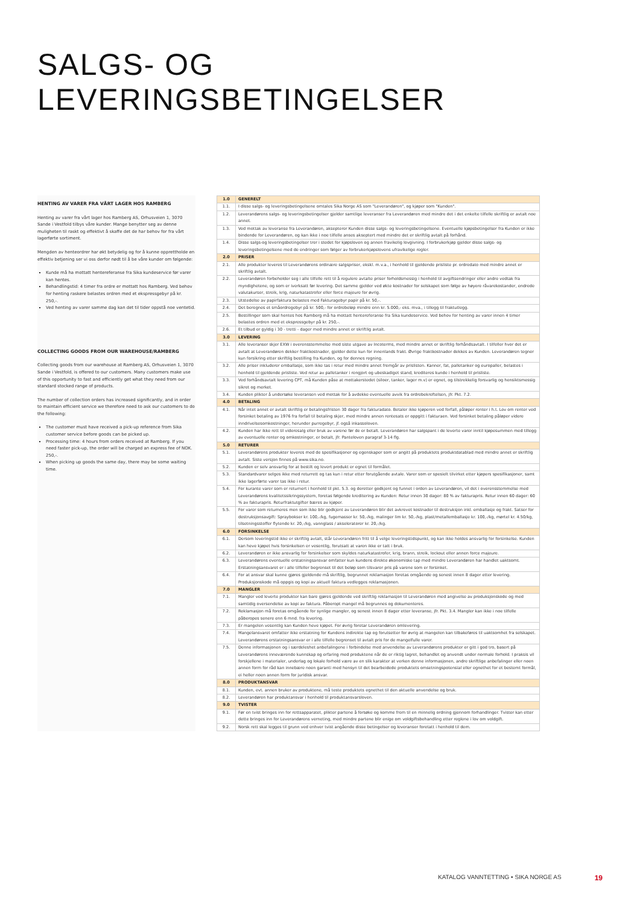SALGS- OG LEVERINGSBETINGELSER
HENTING AV VARER FRA VÅRT LAGER HOS RAMBERG
Henting av varer fra vårt lager hos Ramberg AS, Orhusveien 1, 3070 Sande i Vestfold tilbys våre kunder. Mange benytter seg av denne muligheten til raskt og effektivt å skaffe det de har behov for fra vårt lagerførte sortiment.
Mengden av henteordrer har økt betydelig og for å kunne opprettholde en effektiv betjening ser vi oss derfor nødt til å be våre kunder om følgende:
Kunde må ha mottatt hentereferanse fra Sika kundeservice før varer kan hentes.
Behandlingstid: 4 timer fra ordre er mottatt hos Ramberg. Ved behov for henting raskere belastes ordren med et ekspressgebyr på kr. 250,-.
Ved henting av varer samme dag kan det til tider oppstå noe ventetid.
COLLECTING GOODS FROM OUR WAREHOUSE/RAMBERG
Collecting goods from our warehouse at Ramberg AS, Orhusveien 1, 3070 Sande i Vestfold, is offered to our customers. Many customers make use of this opportunity to fast and efficiently get what they need from our standard stocked range of products.
The number of collection orders has increased significantly, and in order to maintain efficient service we therefore need to ask our customers to do the following:
The customer must have received a pick-up reference from Sika customer service before goods can be picked up.
Processing time: 4 hours from orders received at Ramberg. If you need faster pick-up, the order will be charged an express fee of NOK. 250,-.
When picking up goods the same day, there may be some waiting time.
| 1.0 | GENERELT |
| 1.1. | I disse salgs- og leveringsbetingelsene omtales Sika Norge AS som "Leverandøren", og kjøper som "Kunden". |
| 1.2. | Leverandørens salgs- og leveringsbetingelser gjelder samtlige leveranser fra Leverandøren med mindre det i det enkelte tilfelle skriftlig er avtalt noe annet. |
| 1.3. | Ved mottak av leveranse fra Leverandøren, aksepterer Kunden disse salgs- og leveringsbetingelsene. Eventuelle kjøpsbetingelser fra Kunden er ikke bindende for Leverandøren, og kan ikke i noe tilfelle anses akseptert med mindre det er skriftlig avtalt på forhånd. |
| 1.4. | Disse salgs-og leveringsbetingelser trer i stedet for kjøpsloven og annen fravikelig lovgivning. I forbrukerkjøp gjelder disse salgs- og leveringsbetingelsene med de endringer som følger av forbrukerkjøpslovens ufravikelige regler. |
| 2.0 | PRISER |
| 2.1. | Alle produkter leveres til Leverandørens ordinære salgspriser, ekskl. m.v.a., i henhold til gjeldende prisliste pr. ordredato med mindre annet er skriftlig avtalt. |
| 2.2. | Leverandøren forbeholder seg i alle tilfelle rett til å regulere avtalte priser forholdsmessig i henhold til avgiftsendringer eller andre vedtak fra myndighetene, og som er iverksatt før levering. Det samme gjelder ved økte kostnader for selskapet som følge av høyere råvarekostander, endrede valutakurser, streik, krig, naturkatastrofer eller force majeure for øvrig. |
| 2.3. | Utstedelse av papirfaktura belastes med Fakturagebyr papir på kr. 50,-. |
| 2.4. | Det beregnes et småordregebyr på kr. 500,- for ordrebeløp mindre enn kr. 5.000,- eks. mva., i tillegg til fraktutlegg. |
| 2.5. | Bestillinger som skal hentes hos Ramberg må ha mottatt hentereferanse fra Sika kundeservice. Ved behov for henting av varer innen 4 timer belastes ordren med et ekspressgebyr på kr. 250,-. |
| 2.6. | Et tilbud er gyldig i 30 - tretti - dager med mindre annet er skriftlig avtalt. |
| 3.0 | LEVERING |
| 3.1. | Alle leveranser skjer EXW i overensstemmelse med siste utgave av Incoterms, med mindre annet er skriftlig forhåndsavtalt. I tilfeller hvor det er avtalt at Leverandøren dekker fraktkostnader, gjelder dette kun for innenlands frakt. Øvrige fraktkostnader dekkes av Kunden. Leverandøren tegner kun forsikring etter skriftlig bestilling fra Kunden, og for dennes regning. |
| 3.2. | Alle priser inkluderer emballasje, som ikke tas i retur med mindre annet fremgår av prislisten. Kanner, fat, palletanker og europaller, belastes i henhold til gjeldende prisliste. Ved retur av palletanker i rengjort og ubeskadiget stand, krediteres kunde i henhold til prisliste. |
| 3.3. | Ved forhåndsavtalt levering CPT, må Kunden påse at mottakerstedet (siloer, tanker, lager m.v) er egnet, og tilstrekkelig forsvarlig og hensiktsmessig sikret og merket. |
| 3.4. | Kunden plikter å undersøke leveransen ved mottak for å avdekke eventuelle avvik fra ordrebekreftelsen, jfr. Pkt. 7.2. |
| 4.0 | BETALING |
| 4.1. | Når intet annet er avtalt skriftlig er betalingsfristen 30 dager fra fakturadato. Betaler ikke kjøperen ved forfall, påløper renter i h.t. Lov om renter ved forsinket betaling av 1976 fra forfall til betaling skjer, med mindre annen rentesats er oppgitt i fakturaen. Ved forsinket betaling påløper videre inndrivelsesomkostninger, herunder purregebyr, jf. også inkassoloven. |
| 4.2. | Kunden har ikke rett til videresalg eller bruk av varene før de er betalt. Leverandøren har salgspant i de leverte varer inntil kjøpesummen med tillegg av eventuelle renter og omkostninger, er betalt, jfr. Panteloven paragraf 3-14 flg. |
| 5.0 | RETURER |
| 5.1. | Leverandørens produkter leveres med de spesifikasjoner og egenskaper som er angitt på produktets produktdatablad med mindre annet er skriftlig avtalt. Siste versjon finnes på www.sika.no. |
| 5.2. | Kunden er selv ansvarlig for at bestilt og levert produkt er egnet til formålet. |
| 5.3. | Standardvarer selges ikke med returrett og tas kun i retur etter forutgående avtale. Varer som er spesielt tilvirket etter kjøpers spesifikasjoner, samt ikke lagerførte varer tas ikke i retur. |
| 5.4. | For kurante varer som er returnert i henhold til pkt. 5.3. og deretter godkjent og funnet i orden av Leverandøren, vil det i overensstemmelse med Leverandørens kvalitetssikringssystem, foretas følgende kreditering av Kunden: Retur innen 30 dager: 80 % av fakturapris. Retur innen 60 dager: 60 % av fakturapris. Returfraktutgifter bæres av kjøper. |
| 5.5. | For varer som returneres men som ikke blir godkjent av Leverandøren blir det avkrevet kostnader til destruksjon inkl. emballasje og frakt. Satser for destruksjonsavgift: Spraybokser kr. 100,-/kg, fugemasser kr. 50,-/kg, malinger lim kr. 50,-/kg, plast/metallemballasje kr. 100,-/kg, mørtel kr. 4.50/kg, tilsetningsstoffer flytende kr. 20,-/kg, vannglass / akseleratorer kr. 20,-/kg. |
| 6.0 | FORSINKELSE |
| 6.1. | Dersom leveringstid ikke er skriftlig avtalt, står Leverandøren fritt til å velge leveringstidspunkt, og kan ikke holdes ansvarlig for forsinkelse. Kunden kan heve kjøpet hvis forsinkelsen er vesentlig, forutsatt at varen ikke er tatt i bruk. |
| 6.2. | Leverandøren er ikke ansvarlig for forsinkelser som skyldes naturkatastrofer, krig, brann, streik, lockout eller annen force majeure. |
| 6.3. | Leverandørens eventuelle erstatningsansvar omfatter kun kundens direkte økonomiske tap med mindre Leverandøren har handlet uaktsomt. Erstatningsansvaret er i alle tilfeller begrenset til det beløp som tilsvarer pris på varene som er forsinket. |
| 6.4. | For at ansvar skal kunne gjøres gjeldende må skriftlig, begrunnet reklamasjon foretas omgående og senest innen 8 dager etter levering. Produksjonskode må oppgis og kopi av aktuell faktura vedlegges reklamasjonen. |
| 7.0 | MANGLER |
| 7.1. | Mangler ved leverte produkter kan bare gjøres gjeldende ved skriftlig reklamasjon til Leverandøren med angivelse av produksjonskode og med samtidig oversendelse av kopi av faktura. Påberopt mangel må begrunnes og dokumenteres. |
| 7.2. | Reklamasjon må foretas omgående for synlige mangler, og senest innen 8 dager etter leveranse, jfr. Pkt. 3.4. Mangler kan ikke i noe tilfelle påberopes senere enn 6 mnd. fra levering. |
| 7.3. | Er mangelen vesentlig kan Kunden heve kjøpet. For øvrig foretar Leverandøren omlevering. |
| 7.4. | Mangelansvaret omfatter ikke erstatning for Kundens indirekte tap og forutsetter for øvrig at mangelen kan tilbakeføres til uaktsomhet fra selskapet. Leverandørens erstatningsansvar er i alle tilfelle begrenset til avtalt pris for de mangelfulle varer. |
| 7.5. | Denne informasjonen og i særdeleshet anbefalingene i forbindelse med anvendelse av Leverandørens produkter er gitt i god tro, basert på Leverandørens inneværende kunnskap og erfaring med produktene når de er riktig lagret, behandlet og anvendt under normale forhold. I praksis vil forskjellene i materialer, underlag og lokale forhold være av en slik karakter at verken denne informasjonen, andre skriftlige anbefalinger eller noen annen form for råd kan innebære noen garanti med hensyn til det bearbeidede produktets omsetningspotensial eller egnethet for et bestemt formål, ei heller noen annen form for juridisk ansvar. |
| 8.0 | PRODUKTANSVAR |
| 8.1. | Kunden, evt. annen bruker av produktene, må teste produktets egnethet til den aktuelle anvendelse og bruk. |
| 8.2. | Leverandøren har produktansvar i henhold til produktansvarsloven. |
| 9.0 | TVISTER |
| 9.1. | Før en tvist bringes inn for rettsapparatet, plikter partene å forsøke og komme frem til en minnelig ordning gjennom forhandlinger. Tvister kan etter dette bringes inn for Leverandørens verneting, med mindre partene blir enige om voldgiftsbehandling etter reglene i lov om voldgift. |
| 9.2. | Norsk rett skal legges til grunn ved enhver tvist angående disse betingelser og leveranser foretatt i henhold til dem. |
KATALOG VANNTETTING • SIKA NORGE AS 19